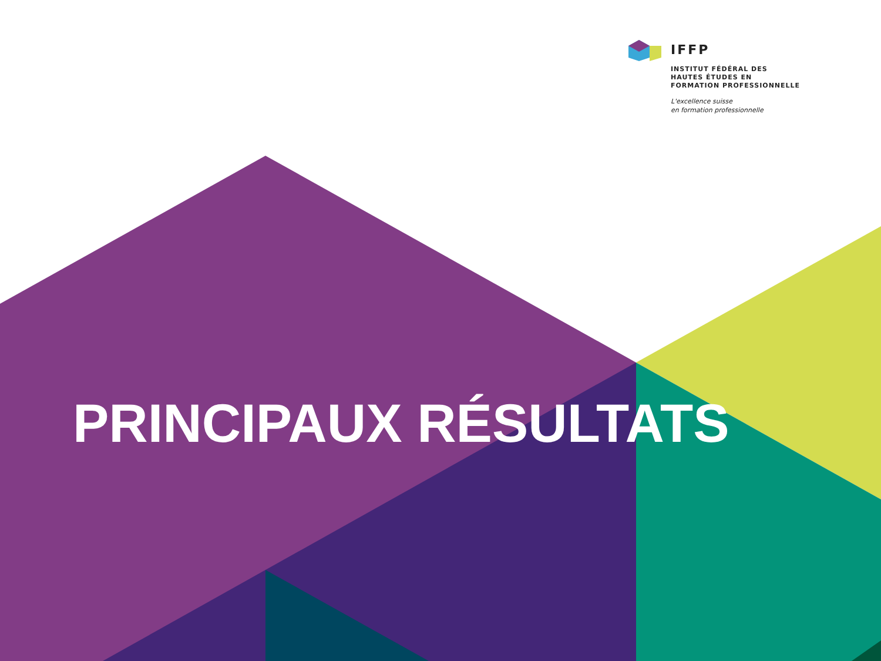IFFP
INSTITUT FÉDÉRAL DES
HAUTES ÉTUDES EN
FORMATION PROFESSIONNELLE
L'excellence suisse
en formation professionnelle
PRINCIPAUX RÉSULTATS